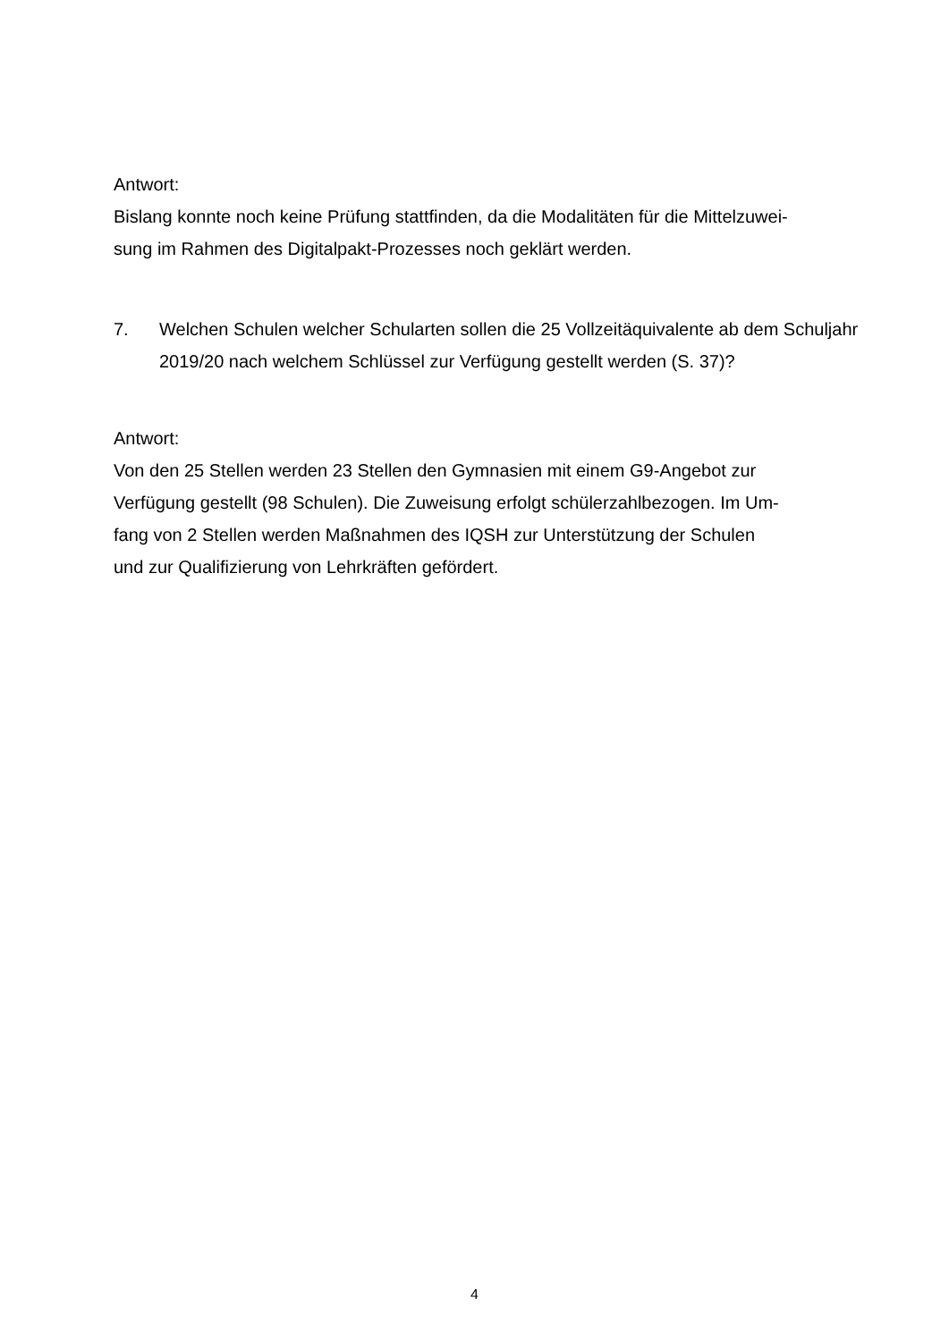Antwort:
Bislang konnte noch keine Prüfung stattfinden, da die Modalitäten für die Mittelzuwei-
sung im Rahmen des Digitalpakt-Prozesses noch geklärt werden.
7. Welchen Schulen welcher Schularten sollen die 25 Vollzeitäquivalente ab dem Schuljahr 2019/20 nach welchem Schlüssel zur Verfügung gestellt werden (S. 37)?
Antwort:
Von den 25 Stellen werden 23 Stellen den Gymnasien mit einem G9-Angebot zur
Verfügung gestellt (98 Schulen). Die Zuweisung erfolgt schülerzahlbezogen. Im Um-
fang von 2 Stellen werden Maßnahmen des IQSH zur Unterstützung der Schulen
und zur Qualifizierung von Lehrkräften gefördert.
4